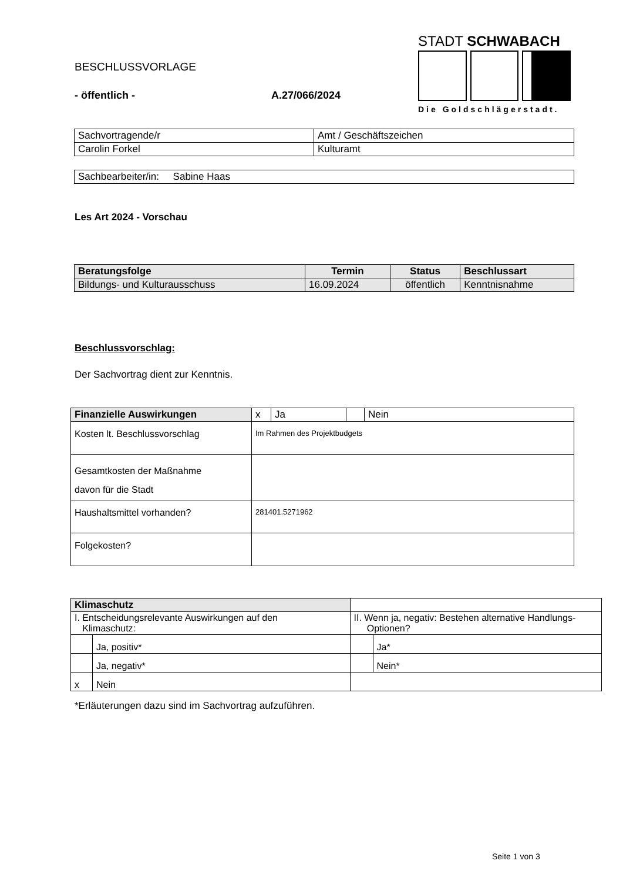BESCHLUSSVORLAGE
- öffentlich - A.27/066/2024
STADT SCHWABACH
Die Goldschlägerstadt.
| Sachvortragende/r | Amt / Geschäftszeichen |
| Carolin Forkel | Kulturamt |
| Sachbearbeiter/in: Sabine Haas |
Les Art 2024 - Vorschau
| Beratungsfolge | Termin | Status | Beschlussart |
| --- | --- | --- | --- |
| Bildungs- und Kulturausschuss | 16.09.2024 | öffentlich | Kenntnisnahme |
Beschlussvorschlag:
Der Sachvortrag dient zur Kenntnis.
| Finanzielle Auswirkungen | x | Ja | | Nein |
| Kosten lt. Beschlussvorschlag | Im Rahmen des Projektbudgets | | | |
| Gesamtkosten der Maßnahme davon für die Stadt | | | | |
| Haushaltsmittel vorhanden? | 281401.5271962 | | | |
| Folgekosten? | | | | |
| Klimaschutz | | | |
| I. Entscheidungsrelevante Auswirkungen auf den Klimaschutz: | | II. Wenn ja, negativ: Bestehen alternative Handlungs- Optionen? | |
| | Ja, positiv* | | Ja* |
| | Ja, negativ* | | Nein* |
| x | Nein | | |
*Erläuterungen dazu sind im Sachvortrag aufzuführen.
Seite 1 von 3